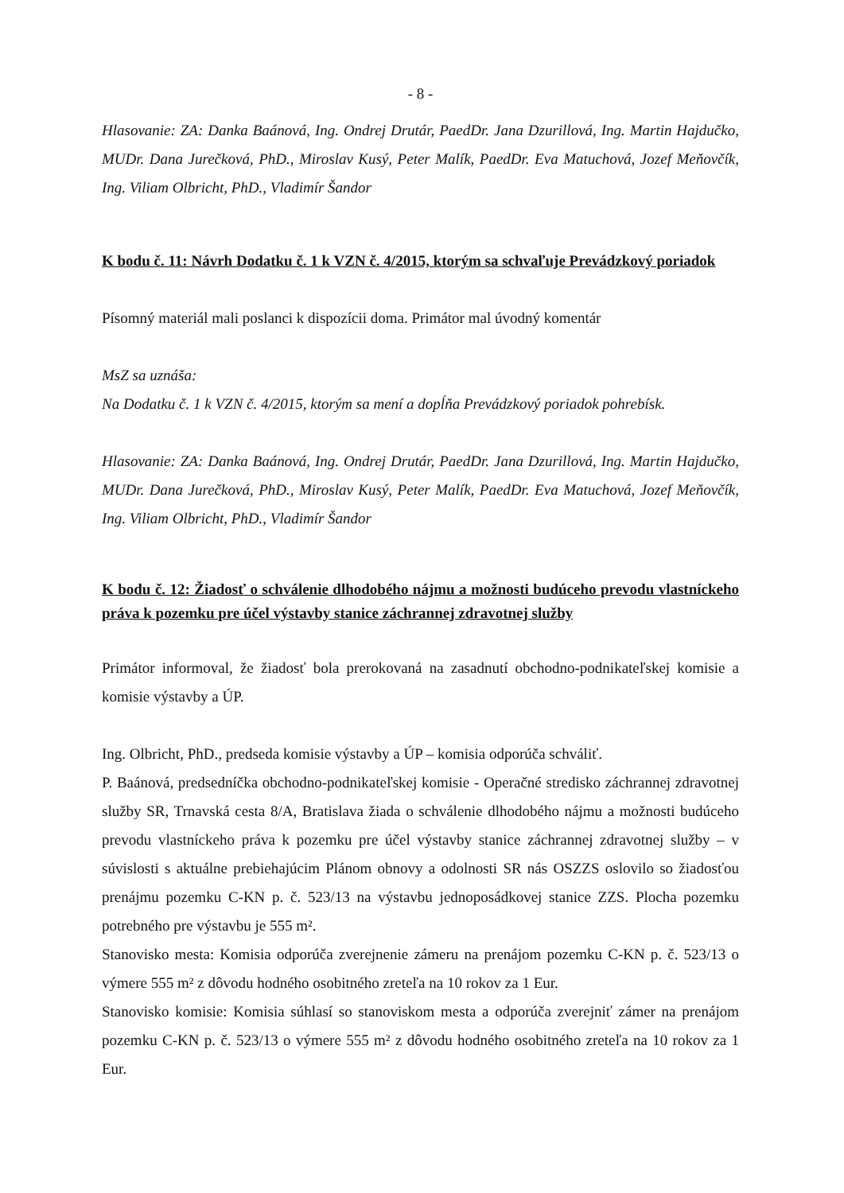- 8 -
Hlasovanie: ZA: Danka Baánová, Ing. Ondrej Drutár, PaedDr. Jana Dzurillová, Ing. Martin Hajdučko, MUDr. Dana Jurečková, PhD., Miroslav Kusý, Peter Malík, PaedDr. Eva Matuchová, Jozef Meňovčík, Ing. Viliam Olbricht, PhD., Vladimír Šandor
K bodu č. 11: Návrh Dodatku č. 1 k VZN č. 4/2015, ktorým sa schvaľuje Prevádzkový poriadok
Písomný materiál mali poslanci k dispozícii doma. Primátor mal úvodný komentár
MsZ sa uznáša:
Na Dodatku č. 1 k VZN č. 4/2015, ktorým sa mení a dopĺňa Prevádzkový poriadok pohrebísk.
Hlasovanie: ZA: Danka Baánová, Ing. Ondrej Drutár, PaedDr. Jana Dzurillová, Ing. Martin Hajdučko, MUDr. Dana Jurečková, PhD., Miroslav Kusý, Peter Malík, PaedDr. Eva Matuchová, Jozef Meňovčík, Ing. Viliam Olbricht, PhD., Vladimír Šandor
K bodu č. 12: Žiadosť o schválenie dlhodobého nájmu a možnosti budúceho prevodu vlastníckeho práva k pozemku pre účel výstavby stanice záchrannej zdravotnej služby
Primátor informoval, že žiadosť bola prerokovaná na zasadnutí obchodno-podnikateľskej komisie a komisie výstavby a ÚP.
Ing. Olbricht, PhD., predseda komisie výstavby a ÚP – komisia odporúča schváliť.
P. Baánová, predsedníčka obchodno-podnikateľskej komisie - Operačné stredisko záchrannej zdravotnej služby SR, Trnavská cesta 8/A, Bratislava žiada o schválenie dlhodobého nájmu a možnosti budúceho prevodu vlastníckeho práva k pozemku pre účel výstavby stanice záchrannej zdravotnej služby – v súvislosti s aktuálne prebiehajúcim Plánom obnovy a odolnosti SR nás OSZZS oslovilo so žiadosťou prenájmu pozemku C-KN p. č. 523/13 na výstavbu jednoposádkovej stanice ZZS. Plocha pozemku potrebného pre výstavbu je 555 m².
Stanovisko mesta: Komisia odporúča zverejnenie zámeru na prenájom pozemku C-KN p. č. 523/13 o výmere 555 m² z dôvodu hodného osobitného zreteľa na 10 rokov za 1 Eur.
Stanovisko komisie: Komisia súhlasí so stanoviskom mesta a odporúča zverejniť zámer na prenájom pozemku C-KN p. č. 523/13 o výmere 555 m² z dôvodu hodného osobitného zreteľa na 10 rokov za 1 Eur.